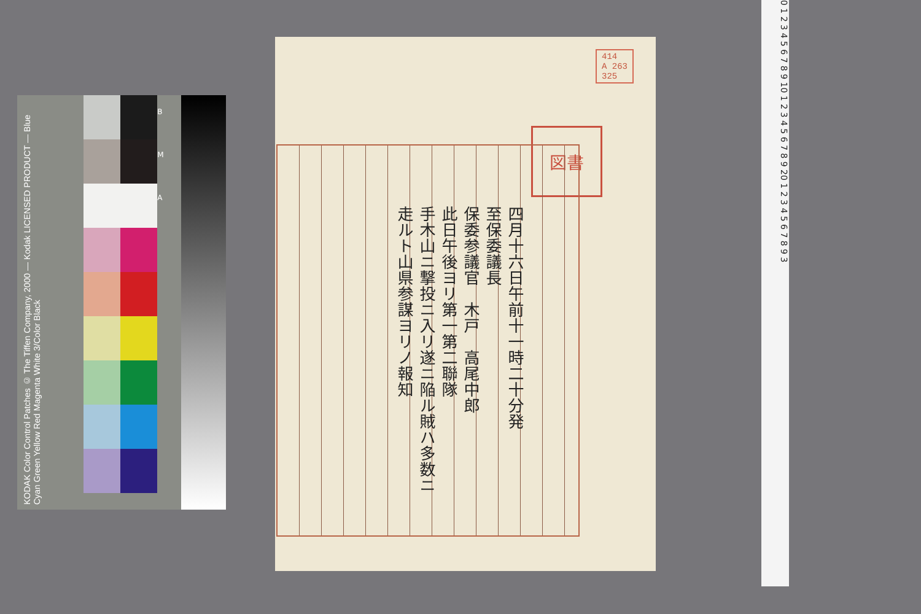KODAK Color Control Patches © The Tiffen Company, 2000 — Kodak LICENSED PRODUCT — Blue Cyan Green Yellow Red Magenta White 3/Color Black
B
M
A
414
A 263
325
図書
四月十六日午前十一時二十分発
至保委議長
保委参議官　木戸　高尾中郎
此日午後ヨリ第一第二聯隊
手木山ニ撃投ニ入リ遂ニ陥ル賊ハ多数ニ
走ルト山県参謀ヨリノ報知
0 1 2 3 4 5 6 7 8 9 10 1 2 3 4 5 6 7 8 9 20 1 2 3 4 5 6 7 8 9 3